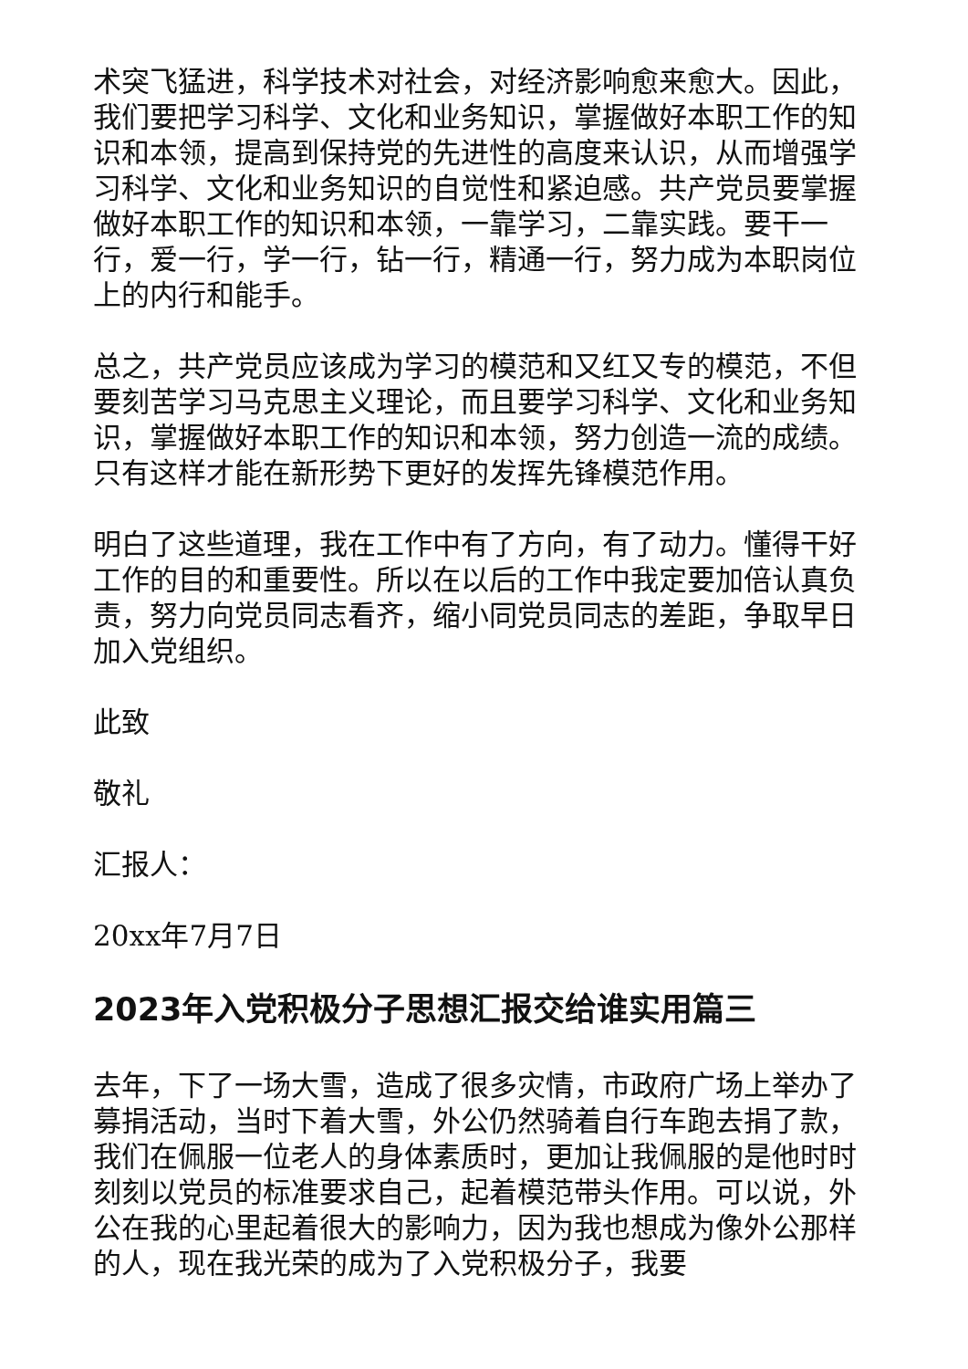术突飞猛进，科学技术对社会，对经济影响愈来愈大。因此，我们要把学习科学、文化和业务知识，掌握做好本职工作的知识和本领，提高到保持党的先进性的高度来认识，从而增强学习科学、文化和业务知识的自觉性和紧迫感。共产党员要掌握做好本职工作的知识和本领，一靠学习，二靠实践。要干一行，爱一行，学一行，钻一行，精通一行，努力成为本职岗位上的内行和能手。
总之，共产党员应该成为学习的模范和又红又专的模范，不但要刻苦学习马克思主义理论，而且要学习科学、文化和业务知识，掌握做好本职工作的知识和本领，努力创造一流的成绩。只有这样才能在新形势下更好的发挥先锋模范作用。
明白了这些道理，我在工作中有了方向，有了动力。懂得干好工作的目的和重要性。所以在以后的工作中我定要加倍认真负责，努力向党员同志看齐，缩小同党员同志的差距，争取早日加入党组织。
此致
敬礼
汇报人：
20xx年7月7日
2023年入党积极分子思想汇报交给谁实用篇三
去年，下了一场大雪，造成了很多灾情，市政府广场上举办了募捐活动，当时下着大雪，外公仍然骑着自行车跑去捐了款，我们在佩服一位老人的身体素质时，更加让我佩服的是他时时刻刻以党员的标准要求自己，起着模范带头作用。可以说，外公在我的心里起着很大的影响力，因为我也想成为像外公那样的人，现在我光荣的成为了入党积极分子，我要